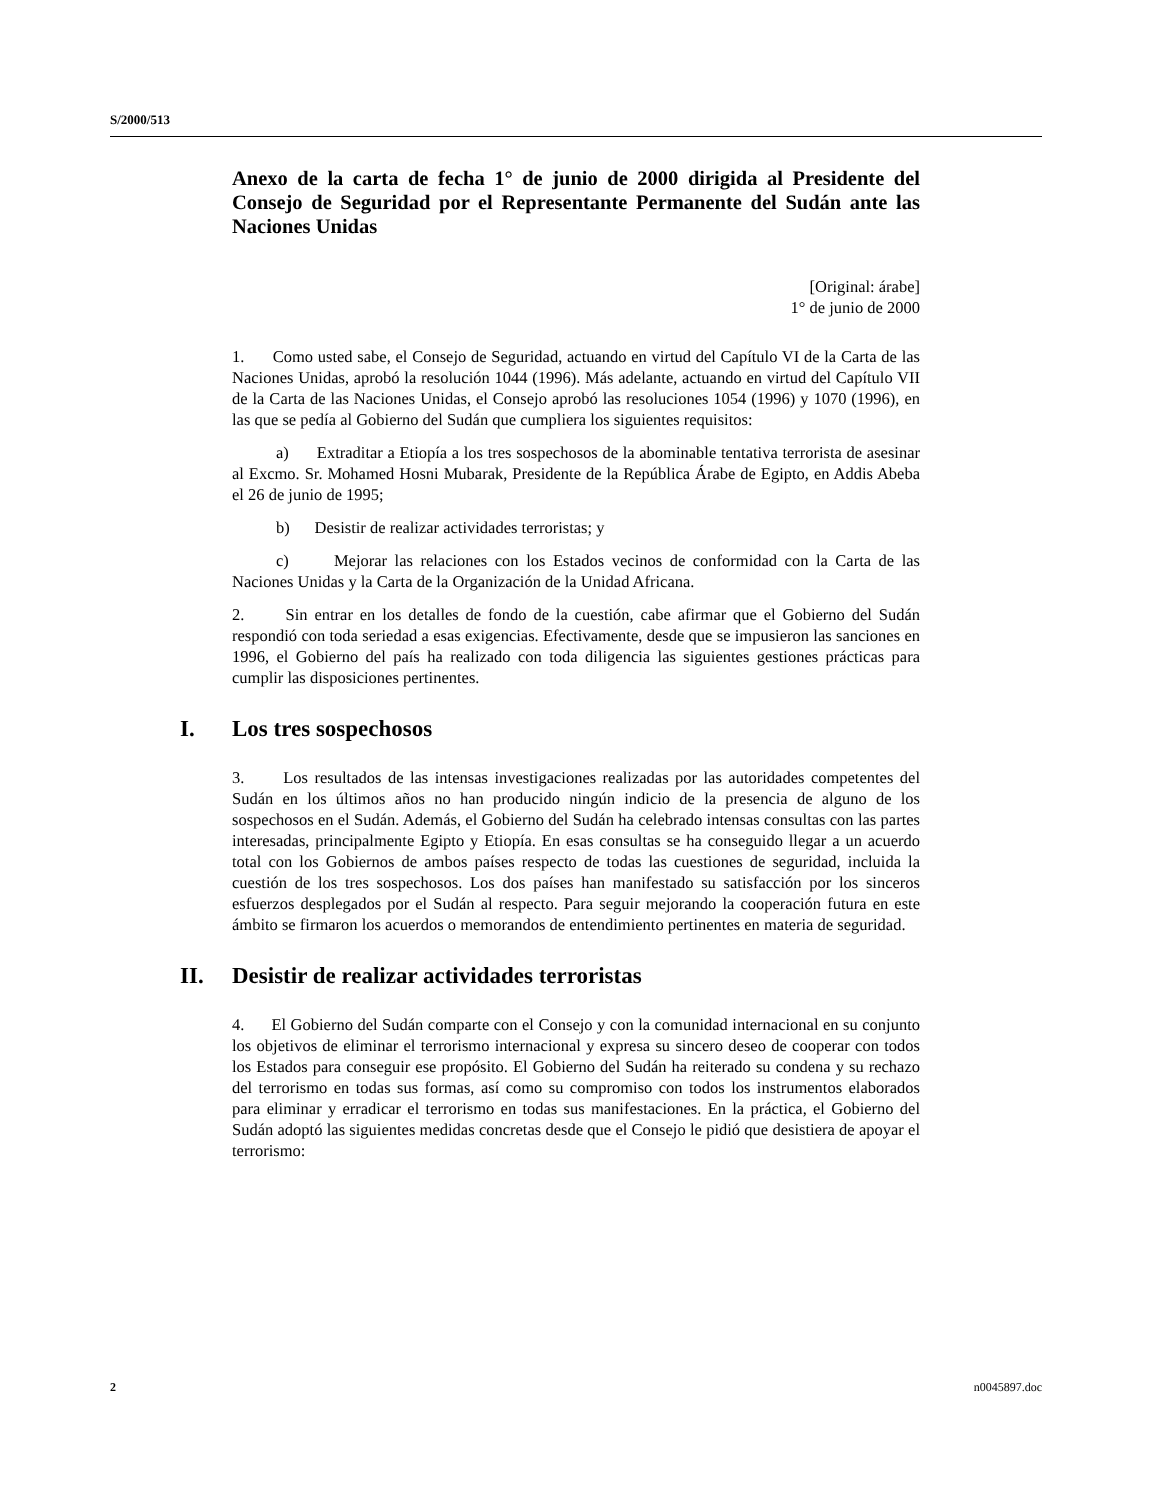S/2000/513
Anexo de la carta de fecha 1° de junio de 2000 dirigida al Presidente del Consejo de Seguridad por el Representante Permanente del Sudán ante las Naciones Unidas
[Original: árabe]
1° de junio de 2000
1. Como usted sabe, el Consejo de Seguridad, actuando en virtud del Capítulo VI de la Carta de las Naciones Unidas, aprobó la resolución 1044 (1996). Más adelante, actuando en virtud del Capítulo VII de la Carta de las Naciones Unidas, el Consejo aprobó las resoluciones 1054 (1996) y 1070 (1996), en las que se pedía al Gobierno del Sudán que cumpliera los siguientes requisitos:
a) Extraditar a Etiopía a los tres sospechosos de la abominable tentativa terrorista de asesinar al Excmo. Sr. Mohamed Hosni Mubarak, Presidente de la República Árabe de Egipto, en Addis Abeba el 26 de junio de 1995;
b) Desistir de realizar actividades terroristas; y
c) Mejorar las relaciones con los Estados vecinos de conformidad con la Carta de las Naciones Unidas y la Carta de la Organización de la Unidad Africana.
2. Sin entrar en los detalles de fondo de la cuestión, cabe afirmar que el Gobierno del Sudán respondió con toda seriedad a esas exigencias. Efectivamente, desde que se impusieron las sanciones en 1996, el Gobierno del país ha realizado con toda diligencia las siguientes gestiones prácticas para cumplir las disposiciones pertinentes.
I. Los tres sospechosos
3. Los resultados de las intensas investigaciones realizadas por las autoridades competentes del Sudán en los últimos años no han producido ningún indicio de la presencia de alguno de los sospechosos en el Sudán. Además, el Gobierno del Sudán ha celebrado intensas consultas con las partes interesadas, principalmente Egipto y Etiopía. En esas consultas se ha conseguido llegar a un acuerdo total con los Gobiernos de ambos países respecto de todas las cuestiones de seguridad, incluida la cuestión de los tres sospechosos. Los dos países han manifestado su satisfacción por los sinceros esfuerzos desplegados por el Sudán al respecto. Para seguir mejorando la cooperación futura en este ámbito se firmaron los acuerdos o memorandos de entendimiento pertinentes en materia de seguridad.
II. Desistir de realizar actividades terroristas
4. El Gobierno del Sudán comparte con el Consejo y con la comunidad internacional en su conjunto los objetivos de eliminar el terrorismo internacional y expresa su sincero deseo de cooperar con todos los Estados para conseguir ese propósito. El Gobierno del Sudán ha reiterado su condena y su rechazo del terrorismo en todas sus formas, así como su compromiso con todos los instrumentos elaborados para eliminar y erradicar el terrorismo en todas sus manifestaciones. En la práctica, el Gobierno del Sudán adoptó las siguientes medidas concretas desde que el Consejo le pidió que desistiera de apoyar el terrorismo:
2 n0045897.doc